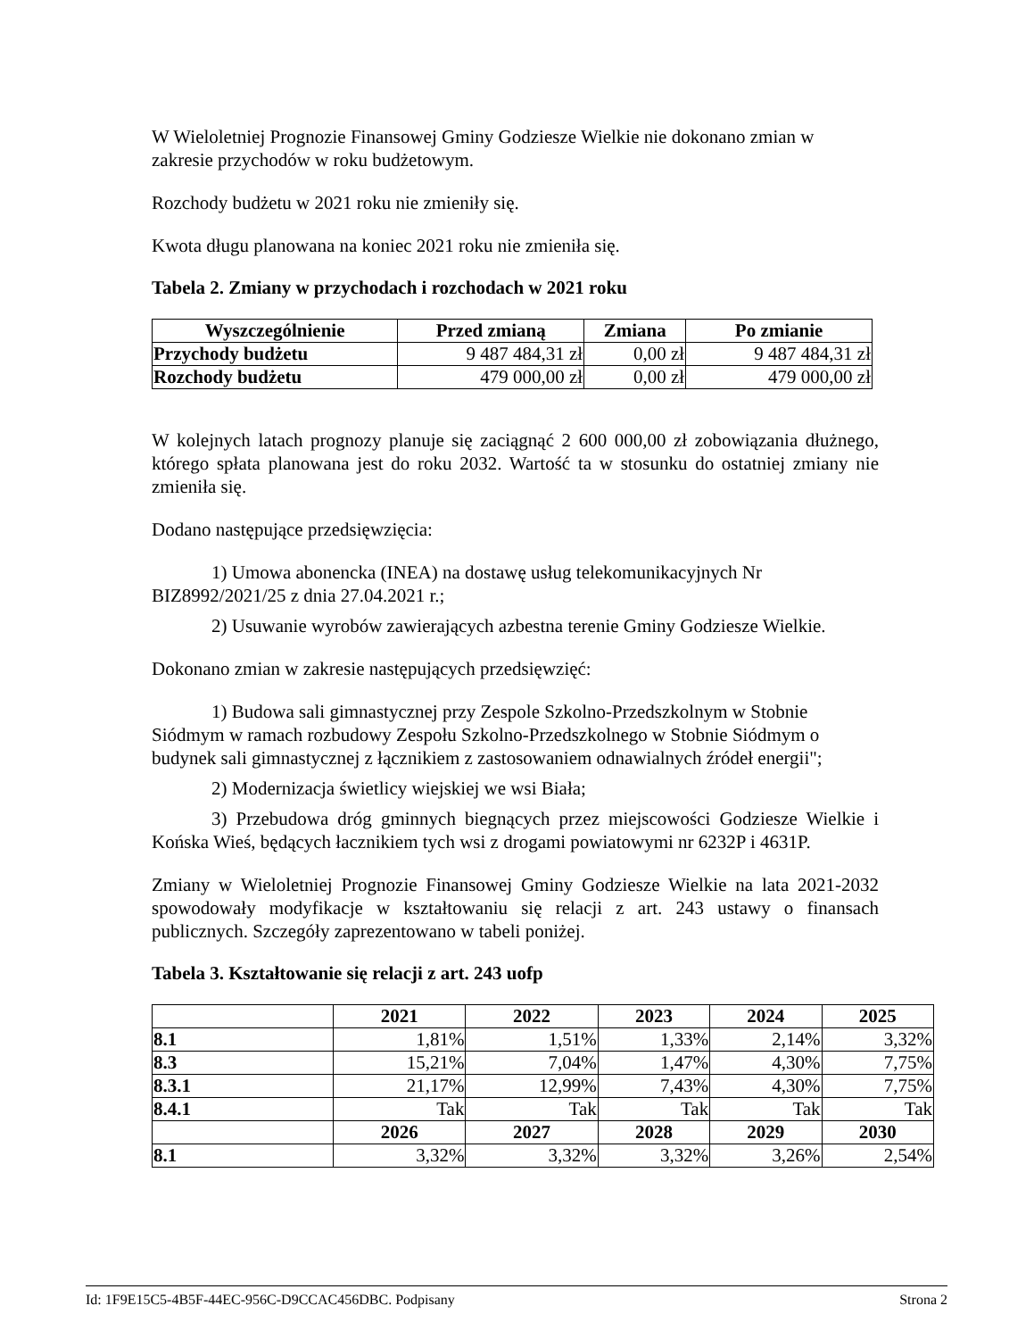W Wieloletniej Prognozie Finansowej Gminy Godziesze Wielkie nie dokonano zmian w zakresie przychodów w roku budżetowym.
Rozchody budżetu w 2021 roku nie zmieniły się.
Kwota długu planowana na koniec 2021 roku nie zmieniła się.
Tabela 2. Zmiany w przychodach i rozchodach w 2021 roku
| Wyszczególnienie | Przed zmianą | Zmiana | Po zmianie |
| --- | --- | --- | --- |
| Przychody budżetu | 9 487 484,31 zł | 0,00 zł | 9 487 484,31 zł |
| Rozchody budżetu | 479 000,00 zł | 0,00 zł | 479 000,00 zł |
W kolejnych latach prognozy planuje się zaciągnąć 2 600 000,00 zł zobowiązania dłużnego, którego spłata planowana jest do roku 2032. Wartość ta w stosunku do ostatniej zmiany nie zmieniła się.
Dodano następujące przedsięwzięcia:
1) Umowa abonencka (INEA) na dostawę usług telekomunikacyjnych Nr BIZ8992/2021/25 z dnia 27.04.2021 r.;
2) Usuwanie wyrobów zawierających azbestna terenie Gminy Godziesze Wielkie.
Dokonano zmian w zakresie następujących przedsięwzięć:
1) Budowa sali gimnastycznej przy Zespole Szkolno-Przedszkolnym w Stobnie Siódmym w ramach rozbudowy Zespołu Szkolno-Przedszkolnego w Stobnie Siódmym o budynek sali gimnastycznej z łącznikiem z zastosowaniem odnawialnych źródeł energii";
2) Modernizacja świetlicy wiejskiej we wsi Biała;
3) Przebudowa dróg gminnych biegnących przez miejscowości Godziesze Wielkie i Końska Wieś, będących łacznikiem tych wsi z drogami powiatowymi nr 6232P i 4631P.
Zmiany w Wieloletniej Prognozie Finansowej Gminy Godziesze Wielkie na lata 2021-2032 spowodowały modyfikacje w kształtowaniu się relacji z art. 243 ustawy o finansach publicznych. Szczegóły zaprezentowano w tabeli poniżej.
Tabela 3. Kształtowanie się relacji z art. 243 uofp
| | 2021 | 2022 | 2023 | 2024 | 2025 |
| --- | --- | --- | --- | --- | --- |
| 8.1 | 1,81% | 1,51% | 1,33% | 2,14% | 3,32% |
| 8.3 | 15,21% | 7,04% | 1,47% | 4,30% | 7,75% |
| 8.3.1 | 21,17% | 12,99% | 7,43% | 4,30% | 7,75% |
| 8.4.1 | Tak | Tak | Tak | Tak | Tak |
| | 2026 | 2027 | 2028 | 2029 | 2030 |
| 8.1 | 3,32% | 3,32% | 3,32% | 3,26% | 2,54% |
Id: 1F9E15C5-4B5F-44EC-956C-D9CCAC456DBC. Podpisany Strona 2